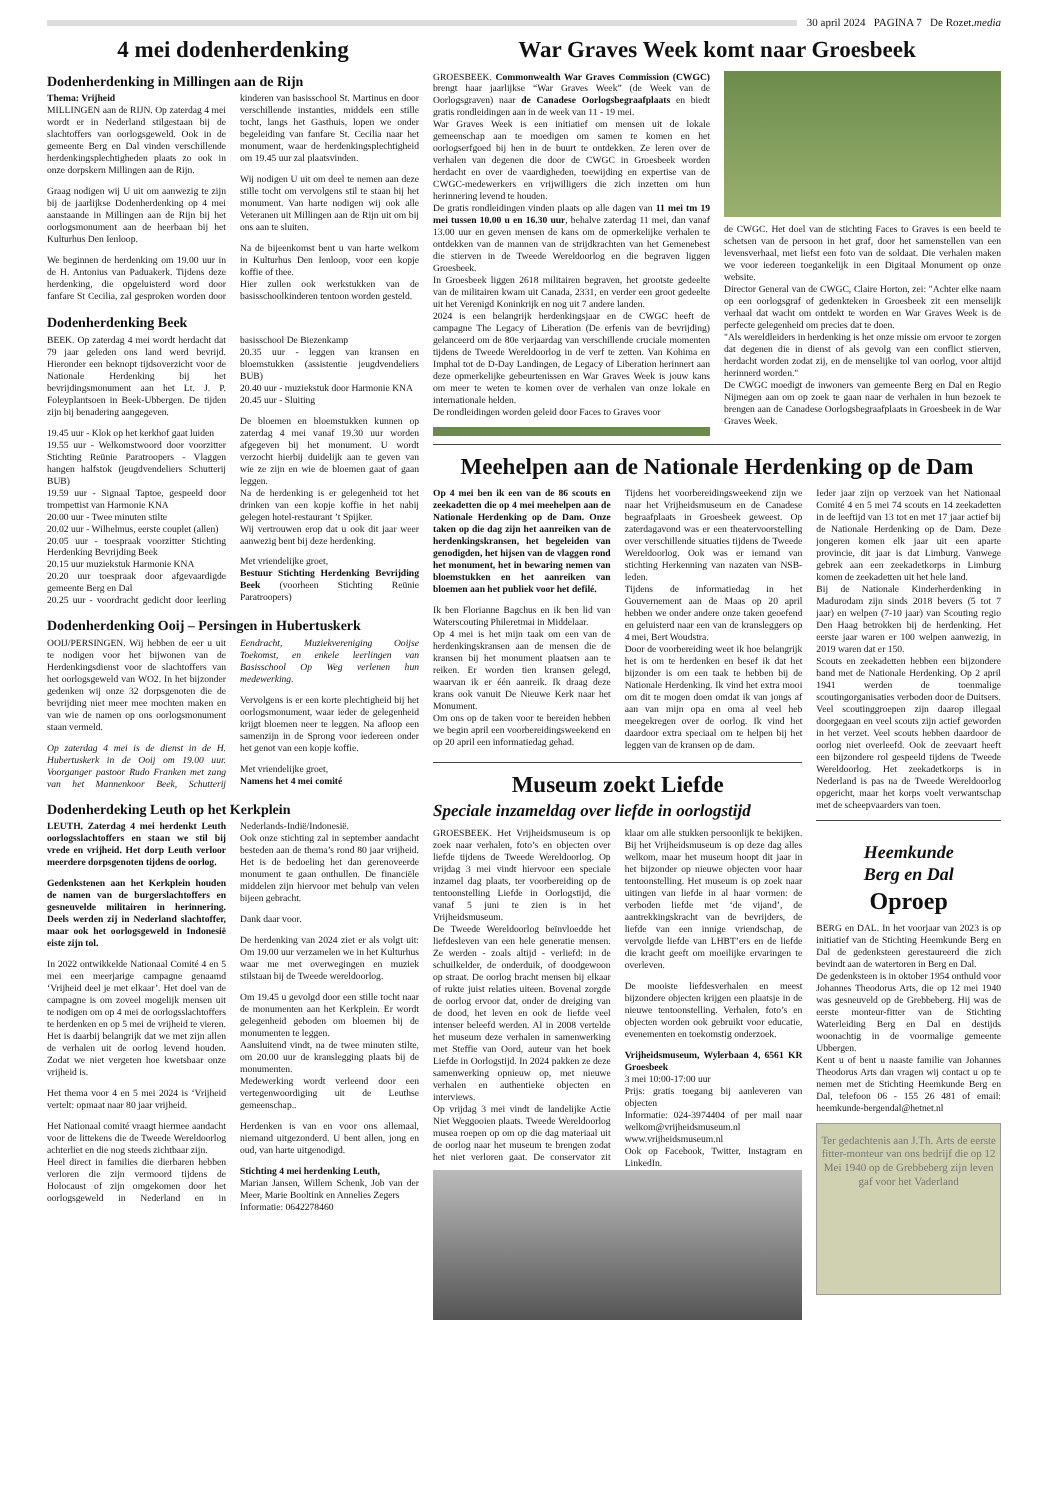30 april 2024 PAGINA 7 De Rozet.media
4 mei dodenherdenking
Dodenherdenking in Millingen aan de Rijn
Thema: Vrijheid
MILLINGEN aan de RIJN. Op zaterdag 4 mei wordt er in Nederland stilgestaan bij de slachtoffers van oorlogsgeweld. Ook in de gemeente Berg en Dal vinden verschillende herdenkingsplechtigheden plaats zo ook in onze dorpskern Millingen aan de Rijn.
Graag nodigen wij U uit om aanwezig te zijn bij de jaarlijkse Dodenherdenking op 4 mei aanstaande in Millingen aan de Rijn bij het oorlogsmonument aan de heerbaan bij het Kulturhus Den Ienloop.
We beginnen de herdenking om 19.00 uur in de H. Antonius van Paduakerk. Tijdens deze herdenking, die opgeluisterd word door fanfare St Cecilia, zal gesproken worden door kinderen van basisschool St. Martinus en door verschillende instanties, middels een stille tocht, langs het Gasthuis, lopen we onder begeleiding van fanfare St. Cecilia naar het monument, waar de herdenkingsplechtigheid om 19.45 uur zal plaatsvinden.
Wij nodigen U uit om deel te nemen aan deze stille tocht om vervolgens stil te staan bij het monument. Van harte nodigen wij ook alle Veteranen uit Millingen aan de Rijn uit om bij ons aan te sluiten.
Na de bijeenkomst bent u van harte welkom in Kulturhus Den Ienloop, voor een kopje koffie of thee.
Hier zullen ook werkstukken van de basisschoolkinderen tentoon worden gesteld.
Dodenherdenking Beek
BEEK. Op zaterdag 4 mei wordt herdacht dat 79 jaar geleden ons land werd bevrijd. Hieronder een beknopt tijdsoverzicht voor de Nationale Herdenking bij het bevrijdingsmonument aan het Lt. J. P. Foleyplantsoen in Beek-Ubbergen. De tijden zijn bij benadering aangegeven.
19.45 uur - Klok op het kerkhof gaat luiden
19.55 uur - Welkomstwoord door voorzitter Stichting Reünie Paratroopers - Vlaggen hangen halfstok (jeugdvendeliers Schutterij BUB)
19.59 uur - Signaal Taptoe, gespeeld door trompettist van Harmonie KNA
20.00 uur - Twee minuten stilte
20.02 uur - Wilhelmus, eerste couplet (allen)
20.05 uur - toespraak voorzitter Stichting Herdenking Bevrijding Beek
20.15 uur muziekstuk Harmonie KNA
20.20 uur toespraak door afgevaardigde gemeente Berg en Dal
20.25 uur - voordracht gedicht door leerling basisschool De Biezenkamp
20.35 uur - leggen van kransen en bloemstukken (assistentie jeugdvendeliers BUB)
20.40 uur - muziekstuk door Harmonie KNA
20.45 uur - Sluiting
De bloemen en bloemstukken kunnen op zaterdag 4 mei vanaf 19.30 uur worden afgegeven bij het monument. U wordt verzocht hierbij duidelijk aan te geven van wie ze zijn en wie de bloemen gaat of gaan leggen.
Na de herdenking is er gelegenheid tot het drinken van een kopje koffie in het nabij gelegen hotel-restaurant ’t Spijker.
Wij vertrouwen erop dat u ook dit jaar weer aanwezig bent bij deze herdenking.
Met vriendelijke groet,
Bestuur Stichting Herdenking Bevrijding Beek (voorheen Stichting Reünie Paratroopers)
Dodenherdenking Ooij – Persingen in Hubertuskerk
OOIJ/PERSINGEN. Wij hebben de eer u uit te nodigen voor het bijwonen van de Herdenkingsdienst voor de slachtoffers van het oorlogsgeweld van WO2. In het bijzonder gedenken wij onze 32 dorpsgenoten die de bevrijding niet meer mee mochten maken en van wie de namen op ons oorlogsmonument staan vermeld.
Op zaterdag 4 mei is de dienst in de H. Hubertuskerk in de Ooij om 19.00 uur. Voorganger pastoor Rudo Franken met zang van het Mannenkoor Beek, Schutterij Eendracht, Muziekvereniging Ooijse Toekomst, en enkele leerlingen van Basisschool Op Weg verlenen hun medewerking.
Vervolgens is er een korte plechtigheid bij het oorlogsmonument, waar ieder de gelegenheid krijgt bloemen neer te leggen. Na afloop een samenzijn in de Sprong voor iedereen onder het genot van een kopje koffie.
Met vriendelijke groet,
Namens het 4 mei comité
Dodenherdeking Leuth op het Kerkplein
LEUTH. Zaterdag 4 mei herdenkt Leuth oorlogsslachtoffers en staan we stil bij vrede en vrijheid. Het dorp Leuth verloor meerdere dorpsgenoten tijdens de oorlog.
Gedenkstenen aan het Kerkplein houden de namen van de burgerslachtoffers en gesneuvelde militairen in herinnering. Deels werden zij in Nederland slachtoffer, maar ook het oorlogsgeweld in Indonesië eiste zijn tol.
In 2022 ontwikkelde Nationaal Comité 4 en 5 mei een meerjarige campagne genaamd ‘Vrijheid deel je met elkaar’. Het doel van de campagne is om zoveel mogelijk mensen uit te nodigen om op 4 mei de oorlogsslachtoffers te herdenken en op 5 mei de vrijheid te vieren. Het is daarbij belangrijk dat we met zijn allen de verhalen uit de oorlog levend houden. Zodat we niet vergeten hoe kwetsbaar onze vrijheid is.
Het thema voor 4 en 5 mei 2024 is ‘Vrijheid vertelt: opmaat naar 80 jaar vrijheid.
Het Nationaal comité vraagt hiermee aandacht voor de littekens die de Tweede Wereldoorlog achterliet en die nog steeds zichtbaar zijn.
Heel direct in families die dierbaren hebben verloren die zijn vermoord tijdens de Holocaust of zijn omgekomen door het oorlogsgeweld in Nederland en in Nederlands-Indië/Indonesië.
Ook onze stichting zal in september aandacht besteden aan de thema’s rond 80 jaar vrijheid. Het is de bedoeling het dan gerenoveerde monument te gaan onthullen. De financiële middelen zijn hiervoor met behulp van velen bijeen gebracht.
Dank daar voor.
De herdenking van 2024 ziet er als volgt uit: Om 19.00 uur verzamelen we in het Kulturhus waar me met overwegingen en muziek stilstaan bij de Tweede wereldoorlog.
Om 19.45 u gevolgd door een stille tocht naar de monumenten aan het Kerkplein. Er wordt gelegenheid geboden om bloemen bij de monumenten te leggen.
Aansluitend vindt, na de twee minuten stilte, om 20.00 uur de kranslegging plaats bij de monumenten.
Medewerking wordt verleend door een vertegenwoordiging uit de Leuthse gemeenschap..
Herdenken is van en voor ons allemaal, niemand uitgezonderd. U bent allen, jong en oud, van harte uitgenodigd.
Stichting 4 mei herdenking Leuth,
Marian Jansen, Willem Schenk, Job van der Meer, Marie Booltink en Annelies Zegers
Informatie: 0642278460
War Graves Week komt naar Groesbeek
GROESBEEK. Commonwealth War Graves Commission (CWGC) brengt haar jaarlijkse “War Graves Week” (de Week van de Oorlogsgraven) naar de Canadese Oorlogsbegraafplaats en biedt gratis rondleidingen aan in de week van 11 - 19 mei.
War Graves Week is een initiatief om mensen uit de lokale gemeenschap aan te moedigen om samen te komen en het oorlogserfgoed bij hen in de buurt te ontdekken. Ze leren over de verhalen van degenen die door de CWGC in Groesbeek worden herdacht en over de vaardigheden, toewijding en expertise van de CWGC-medewerkers en vrijwilligers die zich inzetten om hun herinnering levend te houden.
De gratis rondleidingen vinden plaats op alle dagen van 11 mei tm 19 mei tussen 10.00 u en 16.30 uur, behalve zaterdag 11 mei, dan vanaf 13.00 uur en geven mensen de kans om de opmerkelijke verhalen te ontdekken van de mannen van de strijdkrachten van het Gemenebest die stierven in de Tweede Wereldoorlog en die begraven liggen Groesbeek.
In Groesbeek liggen 2618 militairen begraven, het grootste gedeelte van de militairen kwam uit Canada, 2331, en verder een groot gedeelte uit het Verenigd Koninkrijk en nog uit 7 andere landen.
2024 is een belangrijk herdenkingsjaar en de CWGC heeft de campagne The Legacy of Liberation (De erfenis van de bevrijding) gelanceerd om de 80e verjaardag van verschillende cruciale momenten tijdens de Tweede Wereldoorlog in de verf te zetten. Van Kohima en Imphal tot de D-Day Landingen, de Legacy of Liberation herinnert aan deze opmerkelijke gebeurtenissen en War Graves Week is jouw kans om meer te weten te komen over de verhalen van onze lokale en internationale helden.
De rondleidingen worden geleid door Faces to Graves voor
de CWGC. Het doel van de stichting Faces to Graves is een beeld te schetsen van de persoon in het graf, door het samenstellen van een levensverhaal, met liefst een foto van de soldaat. Die verhalen maken we voor iedereen toegankelijk in een Digitaal Monument op onze website.
Director General van de CWGC, Claire Horton, zei: "Achter elke naam op een oorlogsgraf of gedenkteken in Groesbeek zit een menselijk verhaal dat wacht om ontdekt te worden en War Graves Week is de perfecte gelegenheid om precies dat te doen.
"Als wereldleiders in herdenking is het onze missie om ervoor te zorgen dat degenen die in dienst of als gevolg van een conflict stierven, herdacht worden zodat zij, en de menselijke tol van oorlog, voor altijd herinnerd worden."
De CWGC moedigt de inwoners van gemeente Berg en Dal en Regio Nijmegen aan om op zoek te gaan naar de verhalen in hun bezoek te brengen aan de Canadese Oorlogsbegraafplaats in Groesbeek in de War Graves Week.
Meehelpen aan de Nationale Herdenking op de Dam
Op 4 mei ben ik een van de 86 scouts en zeekadetten die op 4 mei meehelpen aan de Nationale Herdenking op de Dam. Onze taken op die dag zijn het aanreiken van de herdenkingskransen, het begeleiden van genodigden, het hijsen van de vlaggen rond het monument, het in bewaring nemen van bloemstukken en het aanreiken van bloemen aan het publiek voor het defilé.
Ik ben Florianne Bagchus en ik ben lid van Waterscouting Phileretmai in Middelaar.
Op 4 mei is het mijn taak om een van de herdenkingskransen aan de mensen die de kransen bij het monument plaatsen aan te reiken. Er worden tien kransen gelegd, waarvan ik er één aanreik. Ik draag deze krans ook vanuit De Nieuwe Kerk naar het Monument.
Om ons op de taken voor te bereiden hebben we begin april een voorbereidingsweekend en op 20 april een informatiedag gehad.
Tijdens het voorbereidingsweekend zijn we naar het Vrijheidsmuseum en de Canadese begraafplaats in Groesbeek geweest. Op zaterdagavond was er een theatervoorstelling over verschillende situaties tijdens de Tweede Wereldoorlog. Ook was er iemand van stichting Herkenning van nazaten van NSB-leden.
Tijdens de informatiedag in het Gouvernement aan de Maas op 20 april hebben we onder andere onze taken geoefend en geluisterd naar een van de kransleggers op 4 mei, Bert Woudstra.
Door de voorbereiding weet ik hoe belangrijk het is om te herdenken en besef ik dat het bijzonder is om een taak te hebben bij de Nationale Herdenking. Ik vind het extra mooi om dit te mogen doen omdat ik van jongs af aan van mijn opa en oma al veel heb meegekregen over de oorlog. Ik vind het daardoor extra speciaal om te helpen bij het leggen van de kransen op de dam.
Museum zoekt Liefde
Speciale inzameldag over liefde in oorlogstijd
GROESBEEK. Het Vrijheidsmuseum is op zoek naar verhalen, foto’s en objecten over liefde tijdens de Tweede Wereldoorlog. Op vrijdag 3 mei vindt hiervoor een speciale inzamel dag plaats, ter voorbereiding op de tentoonstelling Liefde in Oorlogstijd, die vanaf 5 juni te zien is in het Vrijheidsmuseum.
De Tweede Wereldoorlog beïnvloedde het liefdesleven van een hele generatie mensen. Ze werden - zoals altijd - verliefd: in de schuilkelder, de onderduik, of doodgewoon op straat. De oorlog bracht mensen bij elkaar of rukte juist relaties uiteen. Bovenal zorgde de oorlog ervoor dat, onder de dreiging van de dood, het leven en ook de liefde veel intenser beleefd werden. Al in 2008 vertelde het museum deze verhalen in samenwerking met Steffie van Oord, auteur van het boek Liefde in Oorlogstijd. In 2024 pakken ze deze samenwerking opnieuw op, met nieuwe verhalen en authentieke objecten en interviews.
Op vrijdag 3 mei vindt de landelijke Actie Niet Weggooien plaats. Tweede Wereldoorlog musea roepen op om op die dag materiaal uit de oorlog naar het museum te brengen zodat het niet verloren gaat. De conservator zit klaar om alle stukken persoonlijk te bekijken. Bij het Vrijheidsmuseum is op deze dag alles welkom, maar het museum hoopt dit jaar in het bijzonder op nieuwe objecten voor haar tentoonstelling. Het museum is op zoek naar uitingen van liefde in al haar vormen: de verboden liefde met ‘de vijand’, de aantrekkingskracht van de bevrijders, de liefde van een innige vriendschap, de vervolgde liefde van LHBT’ers en de liefde die kracht geeft om moeilijke ervaringen te overleven.
De mooiste liefdesverhalen en meest bijzondere objecten krijgen een plaatsje in de nieuwe tentoonstelling. Verhalen, foto’s en objecten worden ook gebruikt voor educatie, evenementen en toekomstig onderzoek.
Vrijheidsmuseum, Wylerbaan 4, 6561 KR Groesbeek
3 mei 10:00-17:00 uur
Prijs: gratis toegang bij aanleveren van objecten
Informatie: 024-3974404 of per mail naar welkom@vrijheidsmuseum.nl
www.vrijheidsmuseum.nl
Ook op Facebook, Twitter, Instagram en LinkedIn.
Ieder jaar zijn op verzoek van het Nationaal Comité 4 en 5 mei 74 scouts en 14 zeekadetten in de leeftijd van 13 tot en met 17 jaar actief bij de Nationale Herdenking op de Dam. Deze jongeren komen elk jaar uit een aparte provincie, dit jaar is dat Limburg. Vanwege gebrek aan een zeekadetkorps in Limburg komen de zeekadetten uit het hele land.
Bij de Nationale Kinderherdenking in Madurodam zijn sinds 2018 bevers (5 tot 7 jaar) en welpen (7-10 jaar) van Scouting regio Den Haag betrokken bij de herdenking. Het eerste jaar waren er 100 welpen aanwezig, in 2019 waren dat er 150.
Scouts en zeekadetten hebben een bijzondere band met de Nationale Herdenking. Op 2 april 1941 werden de toenmalige scoutingorganisaties verboden door de Duitsers. Veel scoutinggroepen zijn daarop illegaal doorgegaan en veel scouts zijn actief geworden in het verzet. Veel scouts hebben daardoor de oorlog niet overleefd. Ook de zeevaart heeft een bijzondere rol gespeeld tijdens de Tweede Wereldoorlog. Het zeekadetkorps is in Nederland is pas na de Tweede Wereldoorlog opgericht, maar het korps voelt verwantschap met de scheepvaarders van toen.
Heemkunde
Berg en Dal
Oproep
BERG en DAL. In het voorjaar van 2023 is op initiatief van de Stichting Heemkunde Berg en Dal de gedenksteen gerestaureerd die zich bevindt aan de watertoren in Berg en Dal.
De gedenksteen is in oktober 1954 onthuld voor Johannes Theodorus Arts, die op 12 mei 1940 was gesneuveld op de Grebbeberg. Hij was de eerste monteur-fitter van de Stichting Waterleiding Berg en Dal en destijds woonachtig in de voormalige gemeente Ubbergen.
Kent u of bent u naaste familie van Johannes Theodorus Arts dan vragen wij contact u op te nemen met de Stichting Heemkunde Berg en Dal, telefoon 06 - 155 26 481 of email: heemkunde-bergendal@hetnet.nl
Ter gedachtenis aan J.Th. Arts de eerste fitter-monteur van ons bedrijf die op 12 Mei 1940 op de Grebbeberg zijn leven gaf voor het Vaderland